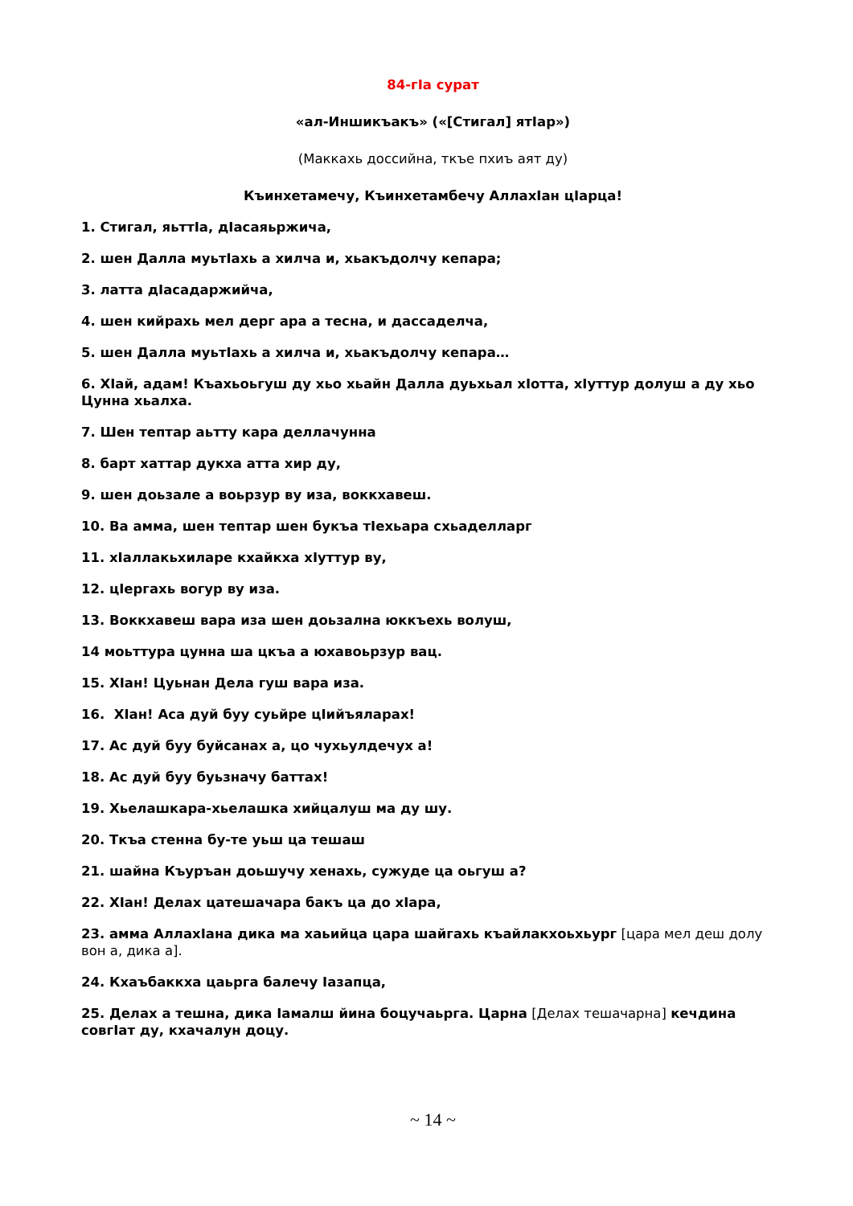84-гIа сурат
«ал-Иншикъакъ» («[Стигал] ятIар»)
(Маккахь доссийна, ткъе пхиъ аят ду)
Къинхетамечу, Къинхетамбечу АллахIан цIарца!
1. Стигал, яьттIа, дIасаяьржича,
2. шен Далла муьтIахь а хилча и, хьакъдолчу кепара;
3. латта дIасадаржийча,
4. шен кийрахь мел дерг ара а тесна, и дассаделча,
5. шен Далла муьтIахь а хилча и, хьакъдолчу кепара…
6. ХIай, адам! Къахьоьгуш ду хьо хьайн Далла дуьхьал хIотта, хIуттур долуш а ду хьо Цунна хьалха.
7. Шен тептар аьтту кара деллачунна
8. барт хаттар дукха атта хир ду,
9. шен доьзале а воьрзур ву иза, воккхавеш.
10. Ва амма, шен тептар шен букъа тIехьара схьаделларг
11. хIаллакьхиларе кхайкха хIуттур ву,
12. цIергахь вогур ву иза.
13. Воккхавеш вара иза шен доьзална юккъехь волуш,
14 моьттура цунна ша цкъа а юхавоьрзур вац.
15. ХIан! Цуьнан Дела гуш вара иза.
16. ХIан! Аса дуй буу суьйре цIийъяларах!
17. Ас дуй буу буйсанах а, цо чухьулдечух а!
18. Ас дуй буу буьзначу баттах!
19. Хьелашкара-хьелашка хийцалуш ма ду шу.
20. Ткъа стенна бу-те уьш ца тешаш
21. шайна Къуръан доьшучу хенахь, сужуде ца оьгуш а?
22. ХIан! Делах цатешачара бакъ ца до хIара,
23. амма АллахIана дика ма хаьийца цара шайгахь къайлакхоьхьург [цара мел деш долу вон а, дика а].
24. Кхаъбаккха цаьрга балечу Iазапца,
25. Делах а тешна, дика Iамалш йина боцучаьрга. Царна [Делах тешачарна] кечдина совгIат ду, кхачалун доцу.
~ 14 ~